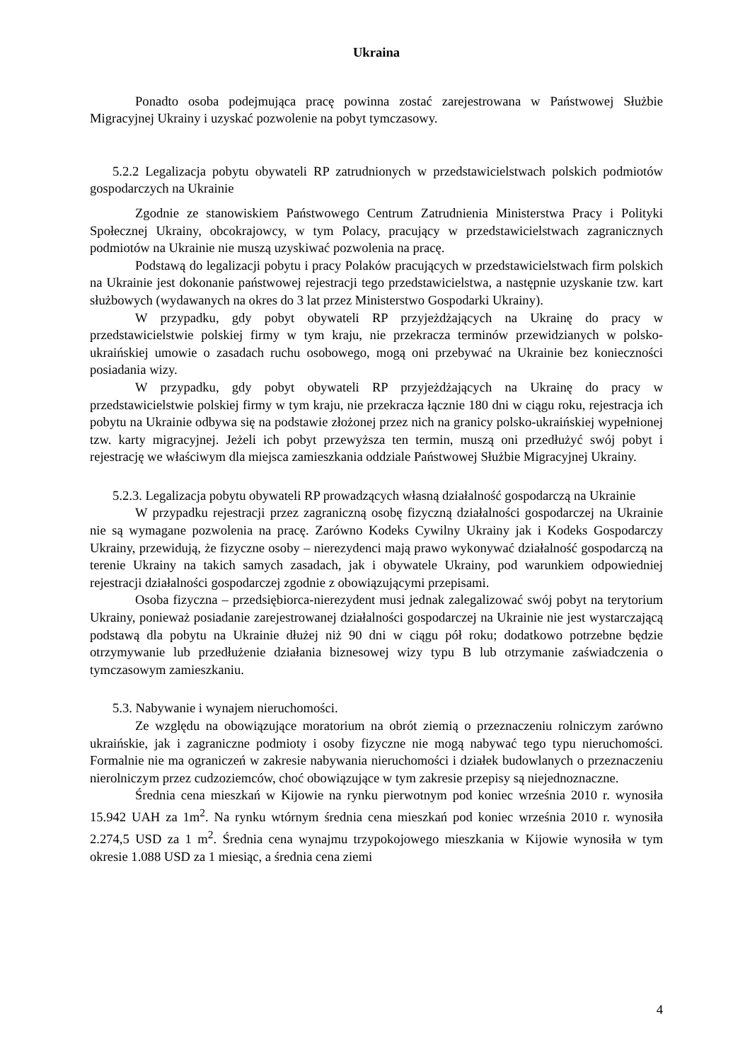Ukraina
Ponadto osoba podejmująca pracę powinna zostać zarejestrowana w Państwowej Służbie Migracyjnej Ukrainy i uzyskać pozwolenie na pobyt tymczasowy.
5.2.2 Legalizacja pobytu obywateli RP zatrudnionych w przedstawicielstwach polskich podmiotów gospodarczych na Ukrainie
Zgodnie ze stanowiskiem Państwowego Centrum Zatrudnienia Ministerstwa Pracy i Polityki Społecznej Ukrainy, obcokrajowcy, w tym Polacy, pracujący w przedstawicielstwach zagranicznych podmiotów na Ukrainie nie muszą uzyskiwać pozwolenia na pracę.
Podstawą do legalizacji pobytu i pracy Polaków pracujących w przedstawicielstwach firm polskich na Ukrainie jest dokonanie państwowej rejestracji tego przedstawicielstwa, a następnie uzyskanie tzw. kart służbowych (wydawanych na okres do 3 lat przez Ministerstwo Gospodarki Ukrainy).
W przypadku, gdy pobyt obywateli RP przyjeżdżających na Ukrainę do pracy w przedstawicielstwie polskiej firmy w tym kraju, nie przekracza terminów przewidzianych w polsko-ukraińskiej umowie o zasadach ruchu osobowego, mogą oni przebywać na Ukrainie bez konieczności posiadania wizy.
W przypadku, gdy pobyt obywateli RP przyjeżdżających na Ukrainę do pracy w przedstawicielstwie polskiej firmy w tym kraju, nie przekracza łącznie 180 dni w ciągu roku, rejestracja ich pobytu na Ukrainie odbywa się na podstawie złożonej przez nich na granicy polsko-ukraińskiej wypełnionej tzw. karty migracyjnej. Jeżeli ich pobyt przewyższa ten termin, muszą oni przedłużyć swój pobyt i rejestrację we właściwym dla miejsca zamieszkania oddziale Państwowej Służbie Migracyjnej Ukrainy.
5.2.3. Legalizacja pobytu obywateli RP prowadzących własną działalność gospodarczą na Ukrainie
W przypadku rejestracji przez zagraniczną osobę fizyczną działalności gospodarczej na Ukrainie nie są wymagane pozwolenia na pracę. Zarówno Kodeks Cywilny Ukrainy jak i Kodeks Gospodarczy Ukrainy, przewidują, że fizyczne osoby – nierezydenci mają prawo wykonywać działalność gospodarczą na terenie Ukrainy na takich samych zasadach, jak i obywatele Ukrainy, pod warunkiem odpowiedniej rejestracji działalności gospodarczej zgodnie z obowiązującymi przepisami.
Osoba fizyczna – przedsiębiorca-nierezydent musi jednak zalegalizować swój pobyt na terytorium Ukrainy, ponieważ posiadanie zarejestrowanej działalności gospodarczej na Ukrainie nie jest wystarczającą podstawą dla pobytu na Ukrainie dłużej niż 90 dni w ciągu pół roku; dodatkowo potrzebne będzie otrzymywanie lub przedłużenie działania biznesowej wizy typu B lub otrzymanie zaświadczenia o tymczasowym zamieszkaniu.
5.3. Nabywanie i wynajem nieruchomości.
Ze względu na obowiązujące moratorium na obrót ziemią o przeznaczeniu rolniczym zarówno ukraińskie, jak i zagraniczne podmioty i osoby fizyczne nie mogą nabywać tego typu nieruchomości. Formalnie nie ma ograniczeń w zakresie nabywania nieruchomości i działek budowlanych o przeznaczeniu nierolniczym przez cudzoziemców, choć obowiązujące w tym zakresie przepisy są niejednoznaczne.
Średnia cena mieszkań w Kijowie na rynku pierwotnym pod koniec września 2010 r. wynosiła 15.942 UAH za 1m<sup>2</sup>. Na rynku wtórnym średnia cena mieszkań pod koniec września 2010 r. wynosiła 2.274,5 USD za 1 m<sup>2</sup>. Średnia cena wynajmu trzypokojowego mieszkania w Kijowie wynosiła w tym okresie 1.088 USD za 1 miesiąc, a średnia cena ziemi
4